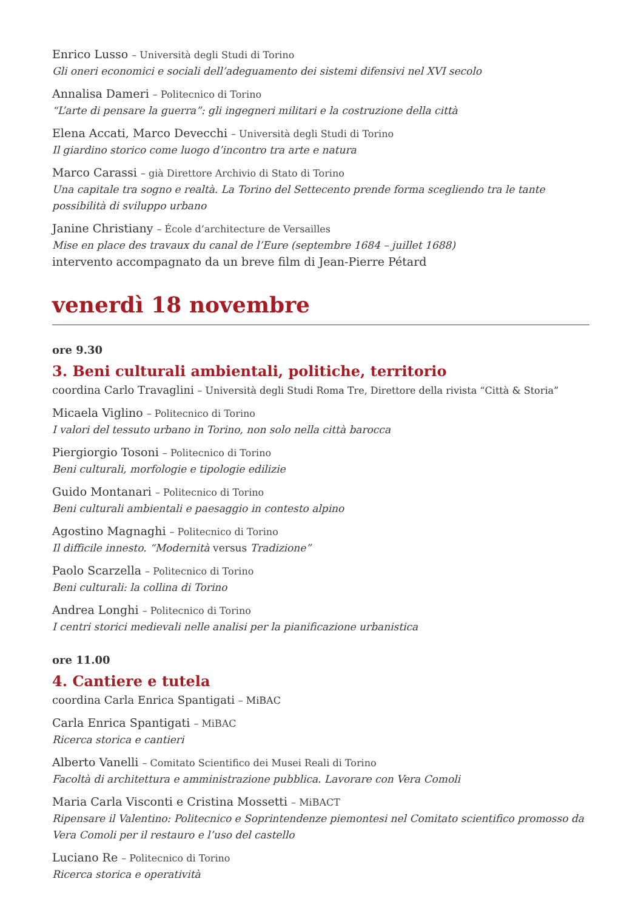Enrico Lusso – Università degli Studi di Torino
Gli oneri economici e sociali dell’adeguamento dei sistemi difensivi nel XVI secolo
Annalisa Dameri – Politecnico di Torino
“L’arte di pensare la guerra”: gli ingegneri militari e la costruzione della città
Elena Accati, Marco Devecchi – Università degli Studi di Torino
Il giardino storico come luogo d’incontro tra arte e natura
Marco Carassi – già Direttore Archivio di Stato di Torino
Una capitale tra sogno e realtà. La Torino del Settecento prende forma scegliendo tra le tante possibilità di sviluppo urbano
Janine Christiany – École d’architecture de Versailles
Mise en place des travaux du canal de l’Eure (septembre 1684 – juillet 1688)
intervento accompagnato da un breve film di Jean-Pierre Pétard
venerdì 18 novembre
ore 9.30
3. Beni culturali ambientali, politiche, territorio
coordina Carlo Travaglini – Università degli Studi Roma Tre, Direttore della rivista “Città & Storia”
Micaela Viglino – Politecnico di Torino
I valori del tessuto urbano in Torino, non solo nella città barocca
Piergiorgio Tosoni – Politecnico di Torino
Beni culturali, morfologie e tipologie edilizie
Guido Montanari – Politecnico di Torino
Beni culturali ambientali e paesaggio in contesto alpino
Agostino Magnaghi – Politecnico di Torino
Il difficile innesto. “Modernità versus Tradizione”
Paolo Scarzella – Politecnico di Torino
Beni culturali: la collina di Torino
Andrea Longhi – Politecnico di Torino
I centri storici medievali nelle analisi per la pianificazione urbanistica
ore 11.00
4. Cantiere e tutela
coordina Carla Enrica Spantigati – MiBAC
Carla Enrica Spantigati – MiBAC
Ricerca storica e cantieri
Alberto Vanelli – Comitato Scientifico dei Musei Reali di Torino
Facoltà di architettura e amministrazione pubblica. Lavorare con Vera Comoli
Maria Carla Visconti e Cristina Mossetti – MiBACT
Ripensare il Valentino: Politecnico e Soprintendenze piemontesi nel Comitato scientifico promosso da Vera Comoli per il restauro e l’uso del castello
Luciano Re – Politecnico di Torino
Ricerca storica e operatività